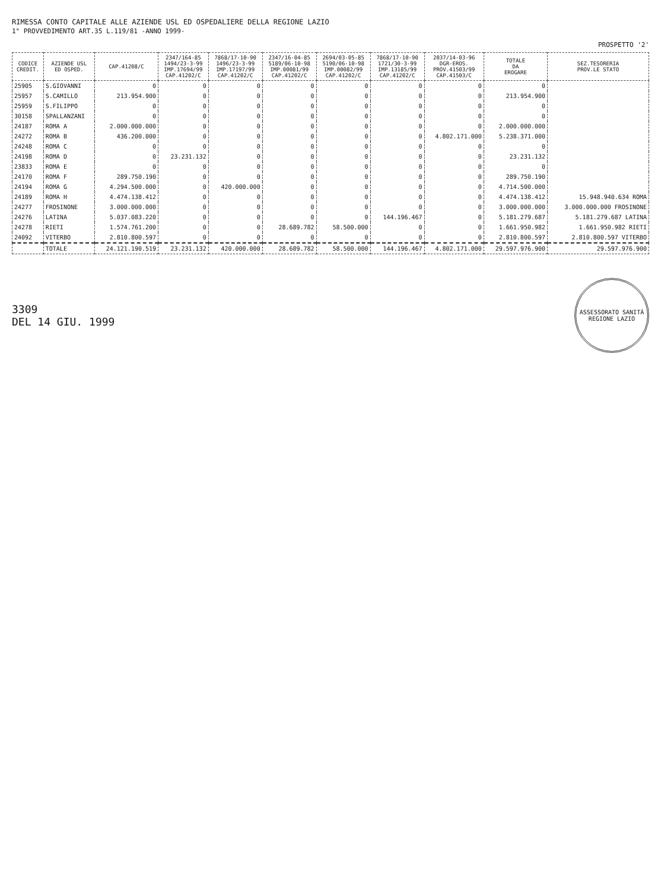RIMESSA CONTO CAPITALE ALLE AZIENDE USL ED OSPEDALIERE DELLA REGIONE LAZIO
1° PROVVEDIMENTO ART.35 L.119/81 -ANNO 1999-
PROSPETTO '2'
| CODICE CREDIT. | AZIENDE USL ED OSPED. | CAP.41208/C | 2347/164-85 1494/23-3-99 IMP.17694/99 CAP.41202/C | 7868/17-10-90 1496/23-3-99 IMP.17197/99 CAP.41202/C | 2347/16-04-85 5189/06-10-98 IMP.00081/99 CAP.41202/C | 2694/03-05-85 5190/06-10-98 IMP.00082/99 CAP.41202/C | 7868/17-10-90 1721/30-3-99 IMP.13185/99 CAP.41202/C | 2037/14-03-96 DGR-EROS. PROV.41503/99 CAP.41503/C | TOTALE DA EROGARE | SEZ.TESORERIA PROV.LE STATO |
| --- | --- | --- | --- | --- | --- | --- | --- | --- | --- | --- |
| 25905 | S.GIOVANNI | 0 | 0 | 0 | 0 | 0 | 0 | 0 | 0 | |
| 25957 | S.CAMILLO | 213.954.900 | 0 | 0 | 0 | 0 | 0 | 0 | 213.954.900 | |
| 25959 | S.FILIPPO | 0 | 0 | 0 | 0 | 0 | 0 | 0 | 0 | |
| 30158 | SPALLANZANI | 0 | 0 | 0 | 0 | 0 | 0 | 0 | 0 | |
| 24187 | ROMA A | 2.000.000.000 | 0 | 0 | 0 | 0 | 0 | 0 | 2.000.000.000 | |
| 24272 | ROMA B | 436.200.000 | 0 | 0 | 0 | 0 | 0 | 4.802.171.000 | 5.238.371.000 | |
| 24248 | ROMA C | 0 | 0 | 0 | 0 | 0 | 0 | 0 | 0 | |
| 24198 | ROMA D | 0 | 23.231.132 | 0 | 0 | 0 | 0 | 0 | 23.231.132 | |
| 23833 | ROMA E | 0 | 0 | 0 | 0 | 0 | 0 | 0 | 0 | |
| 24170 | ROMA F | 289.750.190 | 0 | 0 | 0 | 0 | 0 | 0 | 289.750.190 | |
| 24194 | ROMA G | 4.294.500.000 | 0 | 420.000.000 | 0 | 0 | 0 | 0 | 4.714.500.000 | |
| 24189 | ROMA H | 4.474.138.412 | 0 | 0 | 0 | 0 | 0 | 0 | 4.474.138.412 | 15.948.940.634 ROMA |
| 24277 | FROSINONE | 3.000.000.000 | 0 | 0 | 0 | 0 | 0 | 0 | 3.000.000.000 | 3.000.000.000 FROSINONE |
| 24276 | LATINA | 5.037.083.220 | 0 | 0 | 0 | 0 | 144.196.467 | 0 | 5.181.279.687 | 5.181.279.687 LATINA |
| 24278 | RIETI | 1.574.761.200 | 0 | 0 | 28.689.782 | 58.500.000 | 0 | 0 | 1.661.950.982 | 1.661.950.982 RIETI |
| 24092 | VITERBO | 2.810.800.597 | 0 | 0 | 0 | 0 | 0 | 0 | 2.810.800.597 | 2.810.800.597 VITERBO |
| | TOTALE | 24.121.190.519 | 23.231.132 | 420.000.000 | 28.689.782 | 58.500.000 | 144.196.467 | 4.802.171.000 | 29.597.976.900 | 29.597.976.900 |
3309
DEL 14 GIU. 1999
ASSESSORATO SANITÀ
REGIONE LAZIO